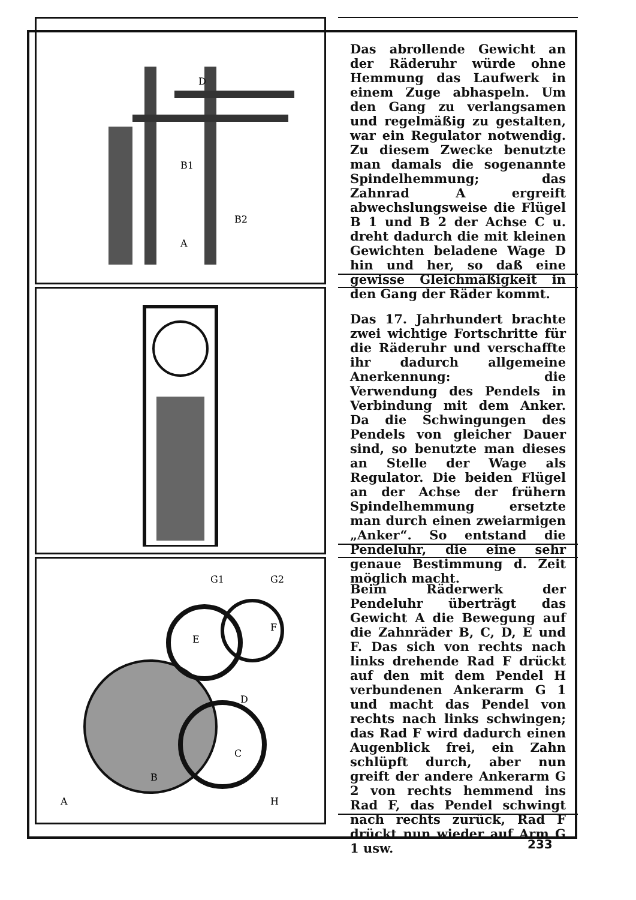B1
A
B2
D
Das abrollende Gewicht an der Räderuhr würde ohne Hemmung das Laufwerk in einem Zuge abhaspeln. Um den Gang zu verlangsamen und regelmäßig zu gestalten, war ein Regulator notwendig. Zu diesem Zwecke benutzte man damals die sogenannte Spindelhemmung; das Zahnrad A ergreift abwechslungsweise die Flügel B 1 und B 2 der Achse C u. dreht dadurch die mit kleinen Gewichten beladene Wage D hin und her, so daß eine gewisse Gleichmäßigkeit in den Gang der Räder kommt.
Das 17. Jahrhundert brachte zwei wichtige Fortschritte für die Räderuhr und verschaffte ihr dadurch allgemeine Anerkennung: die Verwendung des Pendels in Verbindung mit dem Anker. Da die Schwingungen des Pendels von gleicher Dauer sind, so benutzte man dieses an Stelle der Wage als Regulator. Die beiden Flügel an der Achse der frühern Spindelhemmung ersetzte man durch einen zweiarmigen „Anker“. So entstand die Pendeluhr, die eine sehr genaue Bestimmung d. Zeit möglich macht.
G1
G2
A
B
C
D
E
F
H
Beim Räderwerk der Pendeluhr überträgt das Gewicht A die Bewegung auf die Zahnräder B, C, D, E und F. Das sich von rechts nach links drehende Rad F drückt auf den mit dem Pendel H verbundenen Ankerarm G 1 und macht das Pendel von rechts nach links schwingen; das Rad F wird dadurch einen Augenblick frei, ein Zahn schlüpft durch, aber nun greift der andere Ankerarm G 2 von rechts hemmend ins Rad F, das Pendel schwingt nach rechts zurück, Rad F drückt nun wieder auf Arm G 1 usw.
233